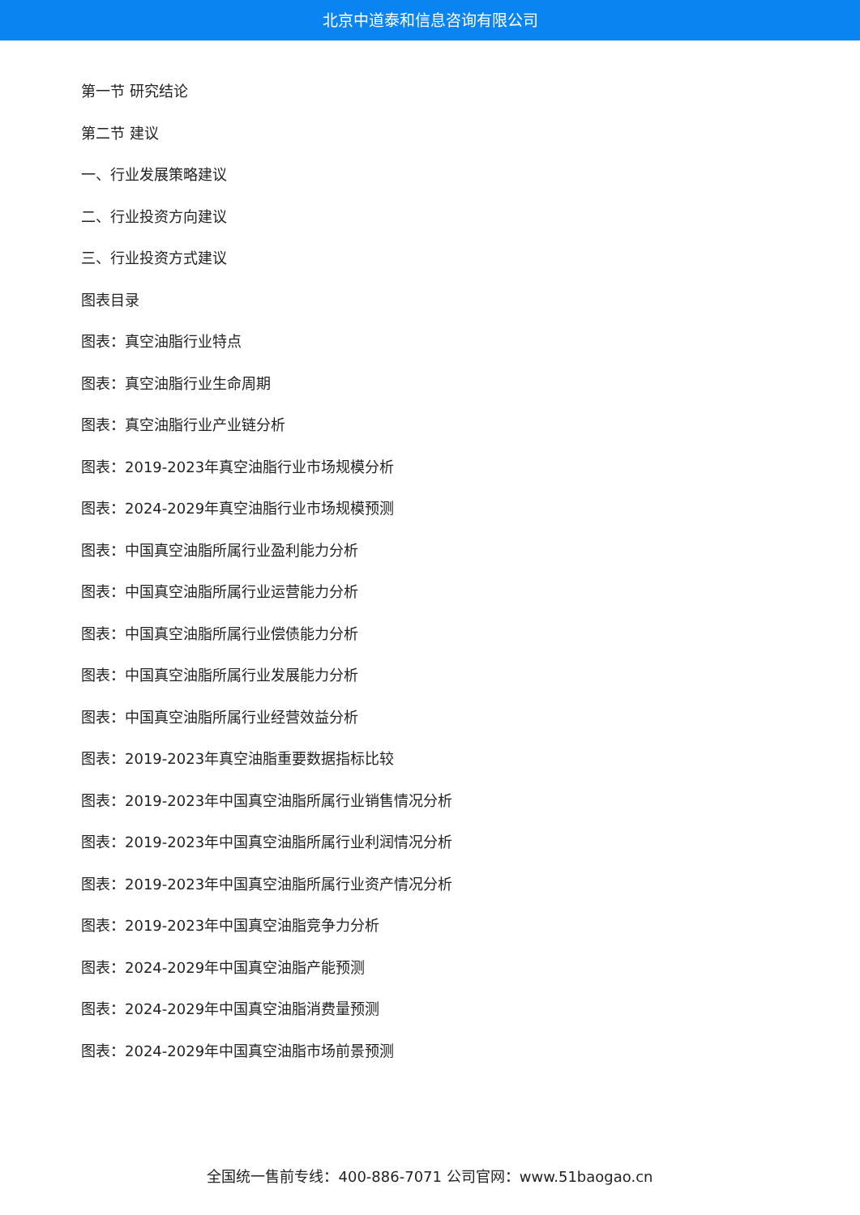北京中道泰和信息咨询有限公司
第一节 研究结论
第二节 建议
一、行业发展策略建议
二、行业投资方向建议
三、行业投资方式建议
图表目录
图表：真空油脂行业特点
图表：真空油脂行业生命周期
图表：真空油脂行业产业链分析
图表：2019-2023年真空油脂行业市场规模分析
图表：2024-2029年真空油脂行业市场规模预测
图表：中国真空油脂所属行业盈利能力分析
图表：中国真空油脂所属行业运营能力分析
图表：中国真空油脂所属行业偿债能力分析
图表：中国真空油脂所属行业发展能力分析
图表：中国真空油脂所属行业经营效益分析
图表：2019-2023年真空油脂重要数据指标比较
图表：2019-2023年中国真空油脂所属行业销售情况分析
图表：2019-2023年中国真空油脂所属行业利润情况分析
图表：2019-2023年中国真空油脂所属行业资产情况分析
图表：2019-2023年中国真空油脂竞争力分析
图表：2024-2029年中国真空油脂产能预测
图表：2024-2029年中国真空油脂消费量预测
图表：2024-2029年中国真空油脂市场前景预测
全国统一售前专线：400-886-7071 公司官网：www.51baogao.cn